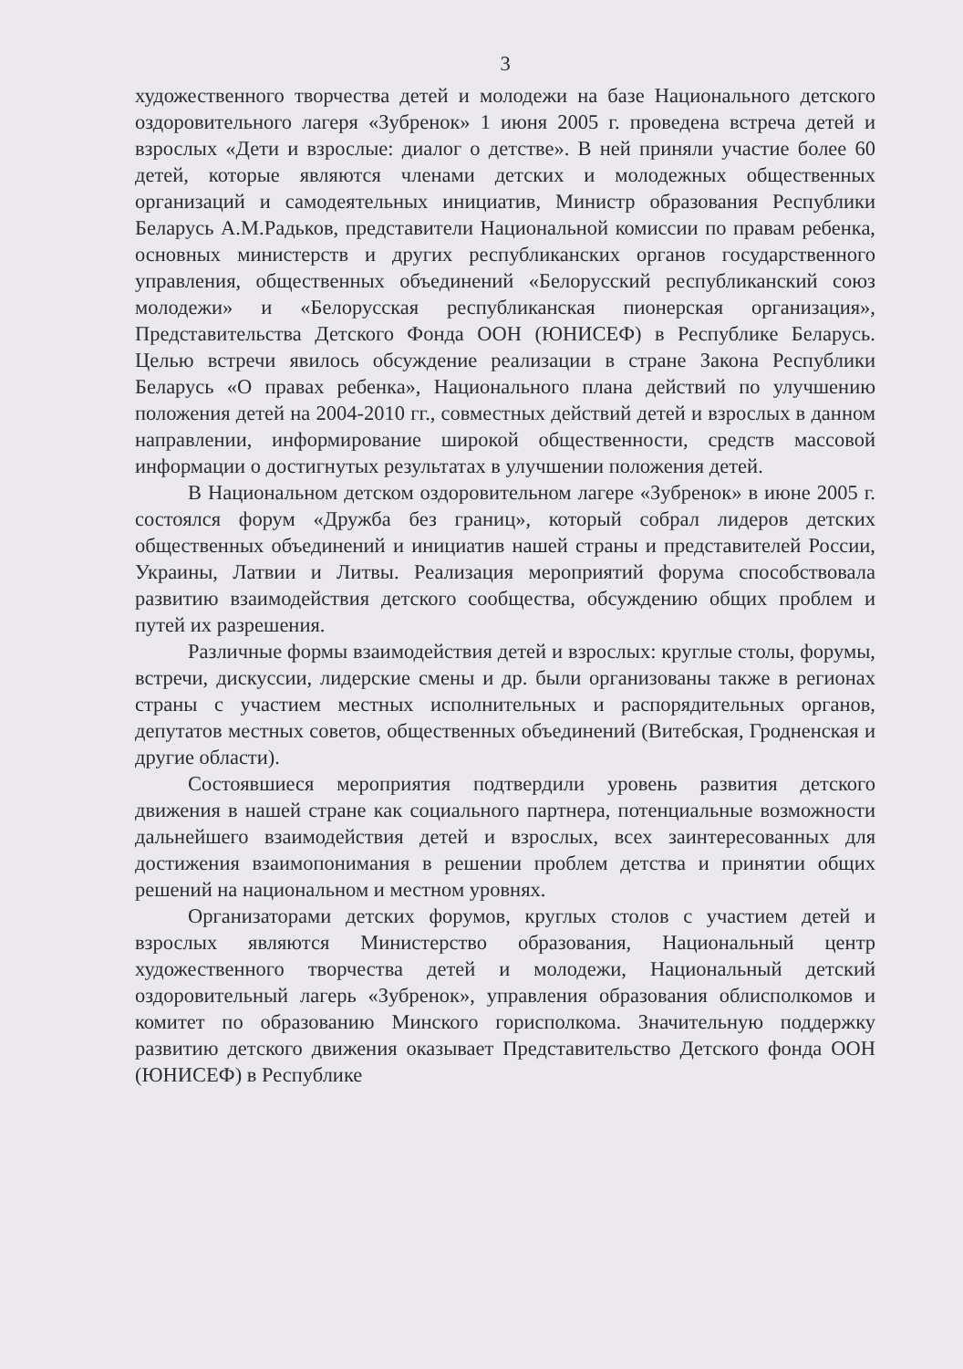3
художественного творчества детей и молодежи на базе Национального детского оздоровительного лагеря «Зубренок» 1 июня 2005 г. проведена встреча детей и взрослых «Дети и взрослые: диалог о детстве». В ней приняли участие более 60 детей, которые являются членами детских и молодежных общественных организаций и самодеятельных инициатив, Министр образования Республики Беларусь А.М.Радьков, представители Национальной комиссии по правам ребенка, основных министерств и других республиканских органов государственного управления, общественных объединений «Белорусский республиканский союз молодежи» и «Белорусская республиканская пионерская организация», Представительства Детского Фонда ООН (ЮНИСЕФ) в Республике Беларусь. Целью встречи явилось обсуждение реализации в стране Закона Республики Беларусь «О правах ребенка», Национального плана действий по улучшению положения детей на 2004-2010 гг., совместных действий детей и взрослых в данном направлении, информирование широкой общественности, средств массовой информации о достигнутых результатах в улучшении положения детей.
В Национальном детском оздоровительном лагере «Зубренок» в июне 2005 г. состоялся форум «Дружба без границ», который собрал лидеров детских общественных объединений и инициатив нашей страны и представителей России, Украины, Латвии и Литвы. Реализация мероприятий форума способствовала развитию взаимодействия детского сообщества, обсуждению общих проблем и путей их разрешения.
Различные формы взаимодействия детей и взрослых: круглые столы, форумы, встречи, дискуссии, лидерские смены и др. были организованы также в регионах страны с участием местных исполнительных и распорядительных органов, депутатов местных советов, общественных объединений (Витебская, Гродненская и другие области).
Состоявшиеся мероприятия подтвердили уровень развития детского движения в нашей стране как социального партнера, потенциальные возможности дальнейшего взаимодействия детей и взрослых, всех заинтересованных для достижения взаимопонимания в решении проблем детства и принятии общих решений на национальном и местном уровнях.
Организаторами детских форумов, круглых столов с участием детей и взрослых являются Министерство образования, Национальный центр художественного творчества детей и молодежи, Национальный детский оздоровительный лагерь «Зубренок», управления образования облисполкомов и комитет по образованию Минского горисполкома. Значительную поддержку развитию детского движения оказывает Представительство Детского фонда ООН (ЮНИСЕФ) в Республике